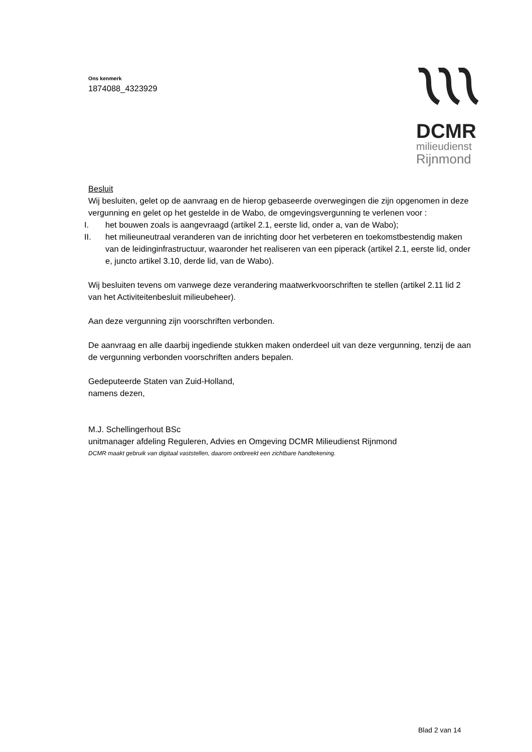Ons kenmerk
1874088_4323929
DCMR
milieudienst
Rijnmond
Besluit
Wij besluiten, gelet op de aanvraag en de hierop gebaseerde overwegingen die zijn opgenomen in deze vergunning en gelet op het gestelde in de Wabo, de omgevingsvergunning te verlenen voor :
I. het bouwen zoals is aangevraagd (artikel 2.1, eerste lid, onder a, van de Wabo);
II. het milieuneutraal veranderen van de inrichting door het verbeteren en toekomstbestendig maken van de leidinginfrastructuur, waaronder het realiseren van een piperack (artikel 2.1, eerste lid, onder e, juncto artikel 3.10, derde lid, van de Wabo).
Wij besluiten tevens om vanwege deze verandering maatwerkvoorschriften te stellen (artikel 2.11 lid 2 van het Activiteitenbesluit milieubeheer).
Aan deze vergunning zijn voorschriften verbonden.
De aanvraag en alle daarbij ingediende stukken maken onderdeel uit van deze vergunning, tenzij de aan de vergunning verbonden voorschriften anders bepalen.
Gedeputeerde Staten van Zuid-Holland,
namens dezen,
M.J. Schellingerhout BSc
unitmanager afdeling Reguleren, Advies en Omgeving DCMR Milieudienst Rijnmond
DCMR maakt gebruik van digitaal vaststellen, daarom ontbreekt een zichtbare handtekening.
Blad 2 van 14